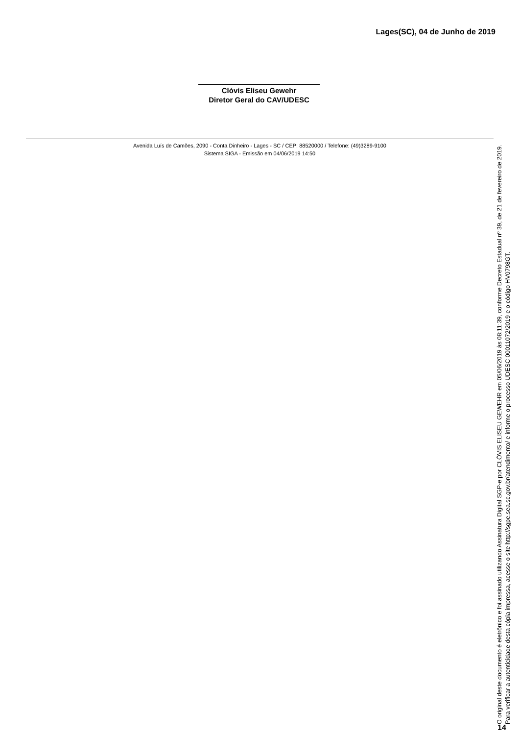Lages(SC), 04 de Junho de 2019
Clóvis Eliseu Gewehr
Diretor Geral do CAV/UDESC
Avenida Luís de Camões, 2090 - Conta Dinheiro - Lages - SC / CEP: 88520000 / Telefone: (49)3289-9100
Sistema SIGA - Emissão em 04/06/2019 14:50
O original deste documento é eletrônico e foi assinado utilizando Assinatura Digital SGP-e por CLÓVIS ELISEU GEWEHR em 05/06/2019 às 08:11:39, conforme Decreto Estadual nº 39, de 21 de fevereiro de 2019.
Para verificar a autenticidade desta cópia impressa, acesse o site http://sgpe.sea.sc.gov.br/atendimento/ e informe o processo UDESC 00011072/2019 e o código HV0798GT.
14